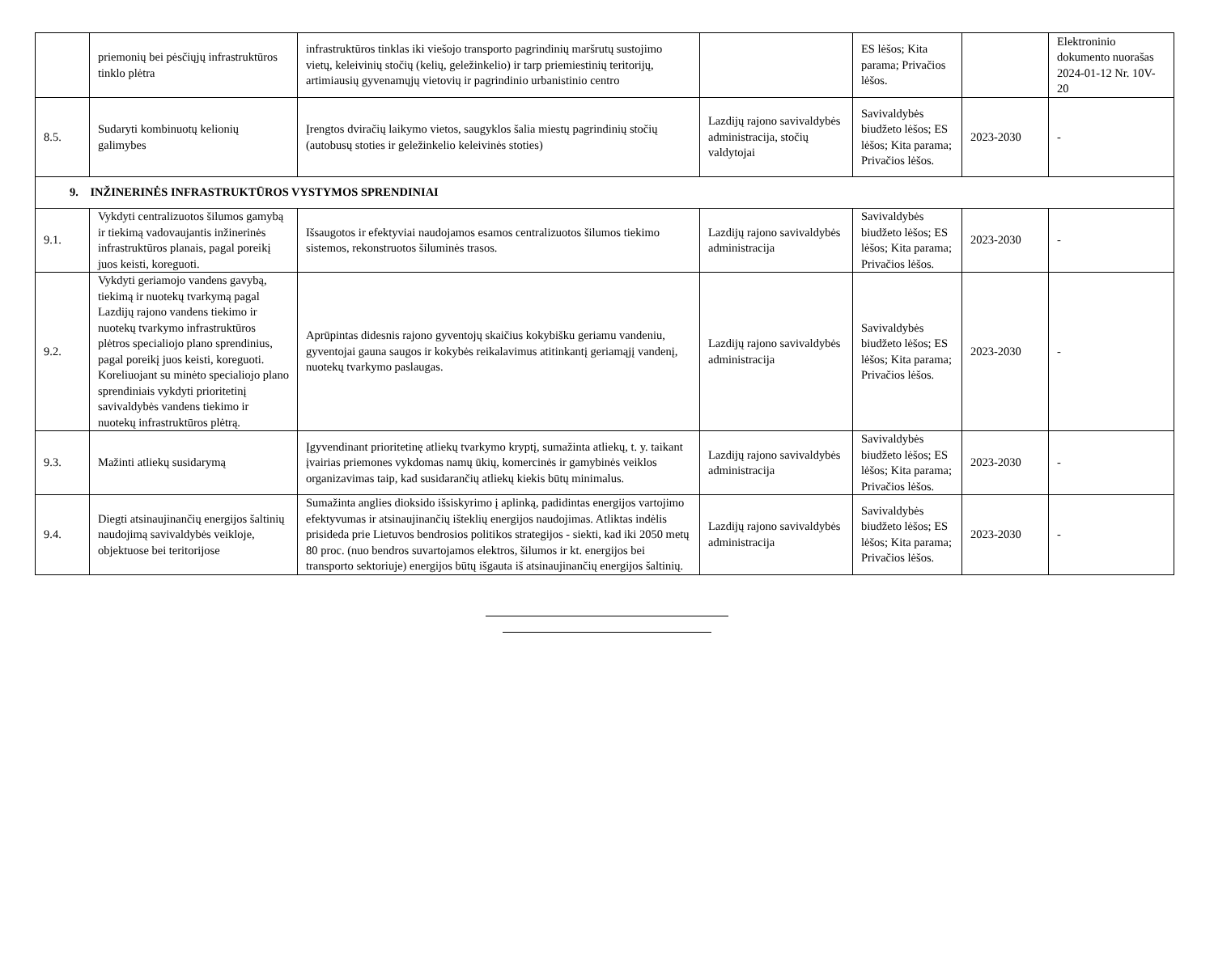| | priemonių bei pėsčiųjų infrastruktūros tinklo plėtra | infrastruktūros tinklas iki viešojo transporto pagrindinių maršrutų sustojimo vietų, keleivinių stočių (kelių, geležinkelio) ir tarp priemiestinių teritorijų, artimiausių gyvenamųjų vietovių ir pagrindinio urbanistinio centro | | ES lėšos; Kita parama; Privačios lėšos. | | Elektroninio dokumento nuorašas 2024-01-12 Nr. 10V-20 |
| 8.5. | Sudaryti kombinuotų kelionių galimybes | Įrengtos dviračių laikymo vietos, saugyklos šalia miestų pagrindinių stočių (autobusų stoties ir geležinkelio keleivinės stoties) | Lazdijų rajono savivaldybės administracija, stočių valdytojai | Savivaldybės biudžeto lėšos; ES lėšos; Kita parama; Privačios lėšos. | 2023-2030 | - |
| 9. INŽINERINĖS INFRASTRUKTŪROS VYSTYMOS SPRENDINIAI | | | | | | |
| 9.1. | Vykdyti centralizuotos šilumos gamybą ir tiekimą vadovaujantis inžinerinės infrastruktūros planais, pagal poreikį juos keisti, koreguoti. | Išsaugotos ir efektyviai naudojamos esamos centralizuotos šilumos tiekimo sistemos, rekonstruotos šiluminės trasos. | Lazdijų rajono savivaldybės administracija | Savivaldybės biudžeto lėšos; ES lėšos; Kita parama; Privačios lėšos. | 2023-2030 | - |
| 9.2. | Vykdyti geriamojo vandens gavybą, tiekimą ir nuotekų tvarkymą pagal Lazdijų rajono vandens tiekimo ir nuotekų tvarkymo infrastruktūros plėtros specialiojo plano sprendinius, pagal poreikį juos keisti, koreguoti. Koreliuojant su minėto specialiojo plano sprendiniais vykdyti prioritetinį savivaldybės vandens tiekimo ir nuotekų infrastruktūros plėtrą. | Aprūpintas didesnis rajono gyventojų skaičius kokybišku geriamu vandeniu, gyventojai gauna saugos ir kokybės reikalavimus atitinkantį geriamąjį vandenį, nuotekų tvarkymo paslaugas. | Lazdijų rajono savivaldybės administracija | Savivaldybės biudžeto lėšos; ES lėšos; Kita parama; Privačios lėšos. | 2023-2030 | - |
| 9.3. | Mažinti atliekų susidarymą | Įgyvendinant prioritetinę atliekų tvarkymo kryptį, sumažinta atliekų, t. y. taikant įvairias priemones vykdomas namų ūkių, komercinės ir gamybinės veiklos organizavimas taip, kad susidarančių atliekų kiekis būtų minimalus. | Lazdijų rajono savivaldybės administracija | Savivaldybės biudžeto lėšos; ES lėšos; Kita parama; Privačios lėšos. | 2023-2030 | - |
| 9.4. | Diegti atsinaujinančių energijos šaltinių naudojimą savivaldybės veikloje, objektuose bei teritorijose | Sumažinta anglies dioksido išsiskyrimo į aplinką, padidintas energijos vartojimo efektyvumas ir atsinaujinančių išteklių energijos naudojimas. Atliktas indėlis prisideda prie Lietuvos bendrosios politikos strategijos - siekti, kad iki 2050 metų 80 proc. (nuo bendros suvartojamos elektros, šilumos ir kt. energijos bei transporto sektoriuje) energijos būtų išgauta iš atsinaujinančių energijos šaltinių. | Lazdijų rajono savivaldybės administracija | Savivaldybės biudžeto lėšos; ES lėšos; Kita parama; Privačios lėšos. | 2023-2030 | - |